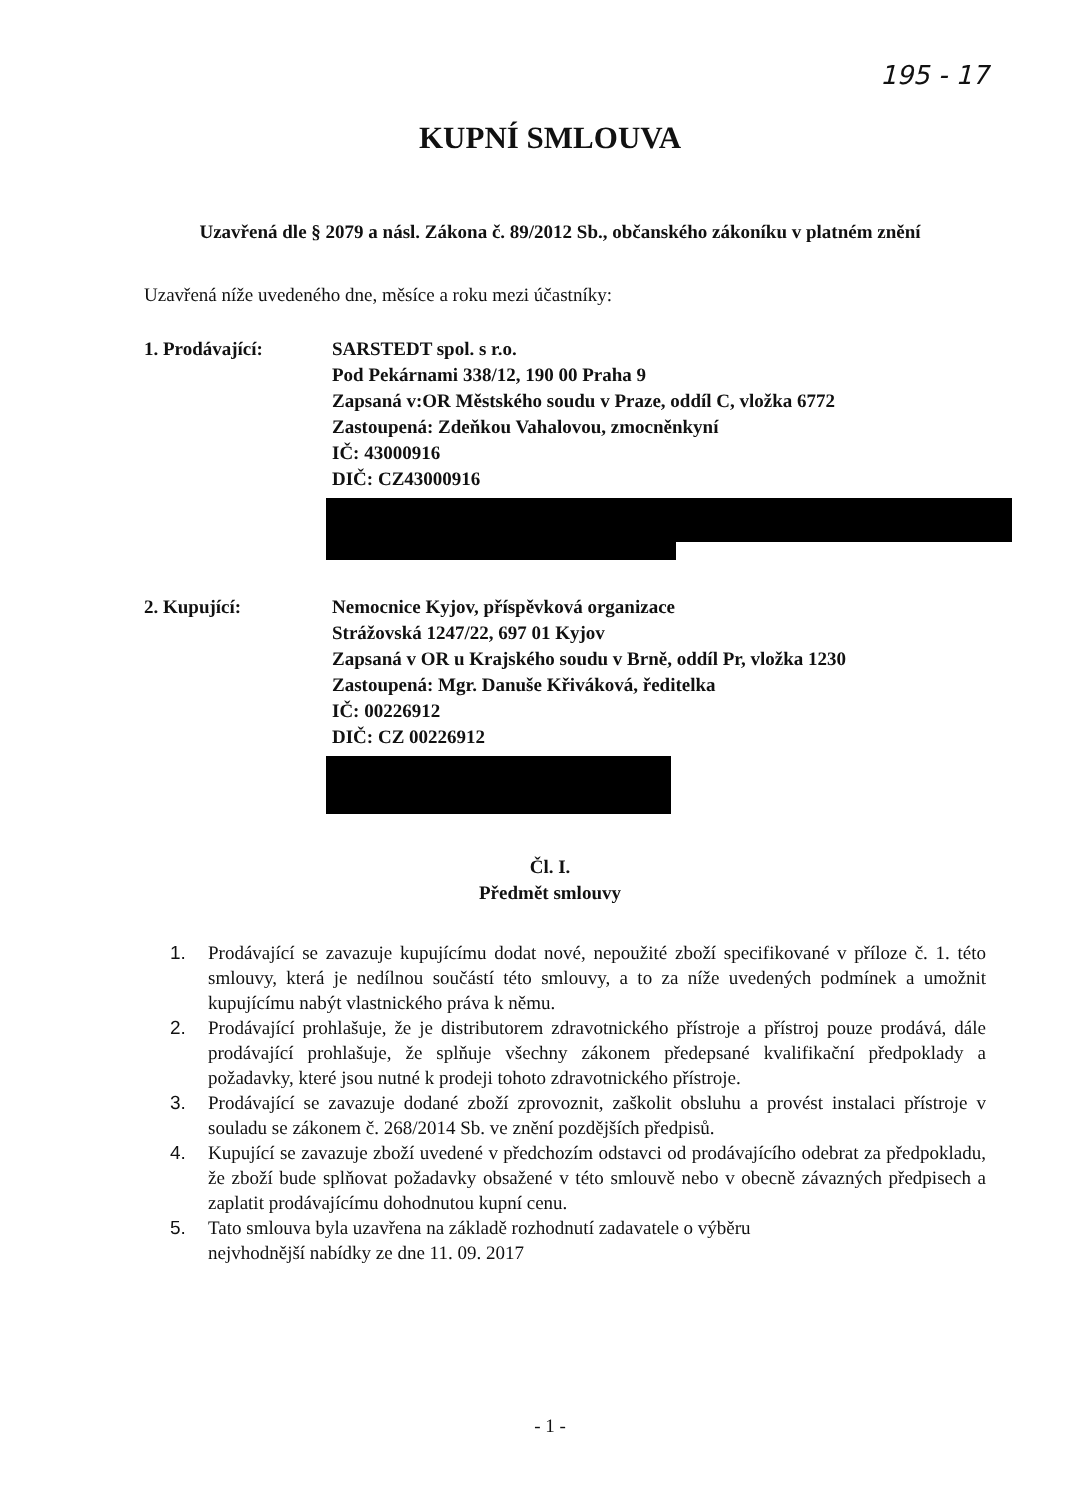195 - 17
KUPNÍ SMLOUVA
Uzavřená dle § 2079 a násl. Zákona č. 89/2012 Sb., občanského zákoníku v platném znění
Uzavřená níže uvedeného dne, měsíce a roku mezi účastníky:
1. Prodávající: SARSTEDT spol. s r.o.
Pod Pekárnami 338/12, 190 00 Praha 9
Zapsaná v:OR Městského soudu v Praze, oddíl C, vložka 6772
Zastoupená: Zdeňkou Vahalovou, zmocněnkyní
IČ: 43000916
DIČ: CZ43000916
2. Kupující: Nemocnice Kyjov, příspěvková organizace
Strážovská 1247/22, 697 01 Kyjov
Zapsaná v OR u Krajského soudu v Brně, oddíl Pr, vložka 1230
Zastoupená: Mgr. Danuše Křiváková, ředitelka
IČ: 00226912
DIČ: CZ 00226912
Čl. I.
Předmět smlouvy
1. Prodávající se zavazuje kupujícímu dodat nové, nepoužité zboží specifikované v příloze č. 1. této smlouvy, která je nedílnou součástí této smlouvy, a to za níže uvedených podmínek a umožnit kupujícímu nabýt vlastnického práva k němu.
2. Prodávající prohlašuje, že je distributorem zdravotnického přístroje a přístroj pouze prodává, dále prodávající prohlašuje, že splňuje všechny zákonem předepsané kvalifikační předpoklady a požadavky, které jsou nutné k prodeji tohoto zdravotnického přístroje.
3. Prodávající se zavazuje dodané zboží zprovoznit, zaškolit obsluhu a provést instalaci přístroje v souladu se zákonem č. 268/2014 Sb. ve znění pozdějších předpisů.
4. Kupující se zavazuje zboží uvedené v předchozím odstavci od prodávajícího odebrat za předpokladu, že zboží bude splňovat požadavky obsažené v této smlouvě nebo v obecně závazných předpisech a zaplatit prodávajícímu dohodnutou kupní cenu.
5. Tato smlouva byla uzavřena na základě rozhodnutí zadavatele o výběru
nejvhodnější nabídky ze dne 11. 09. 2017
- 1 -